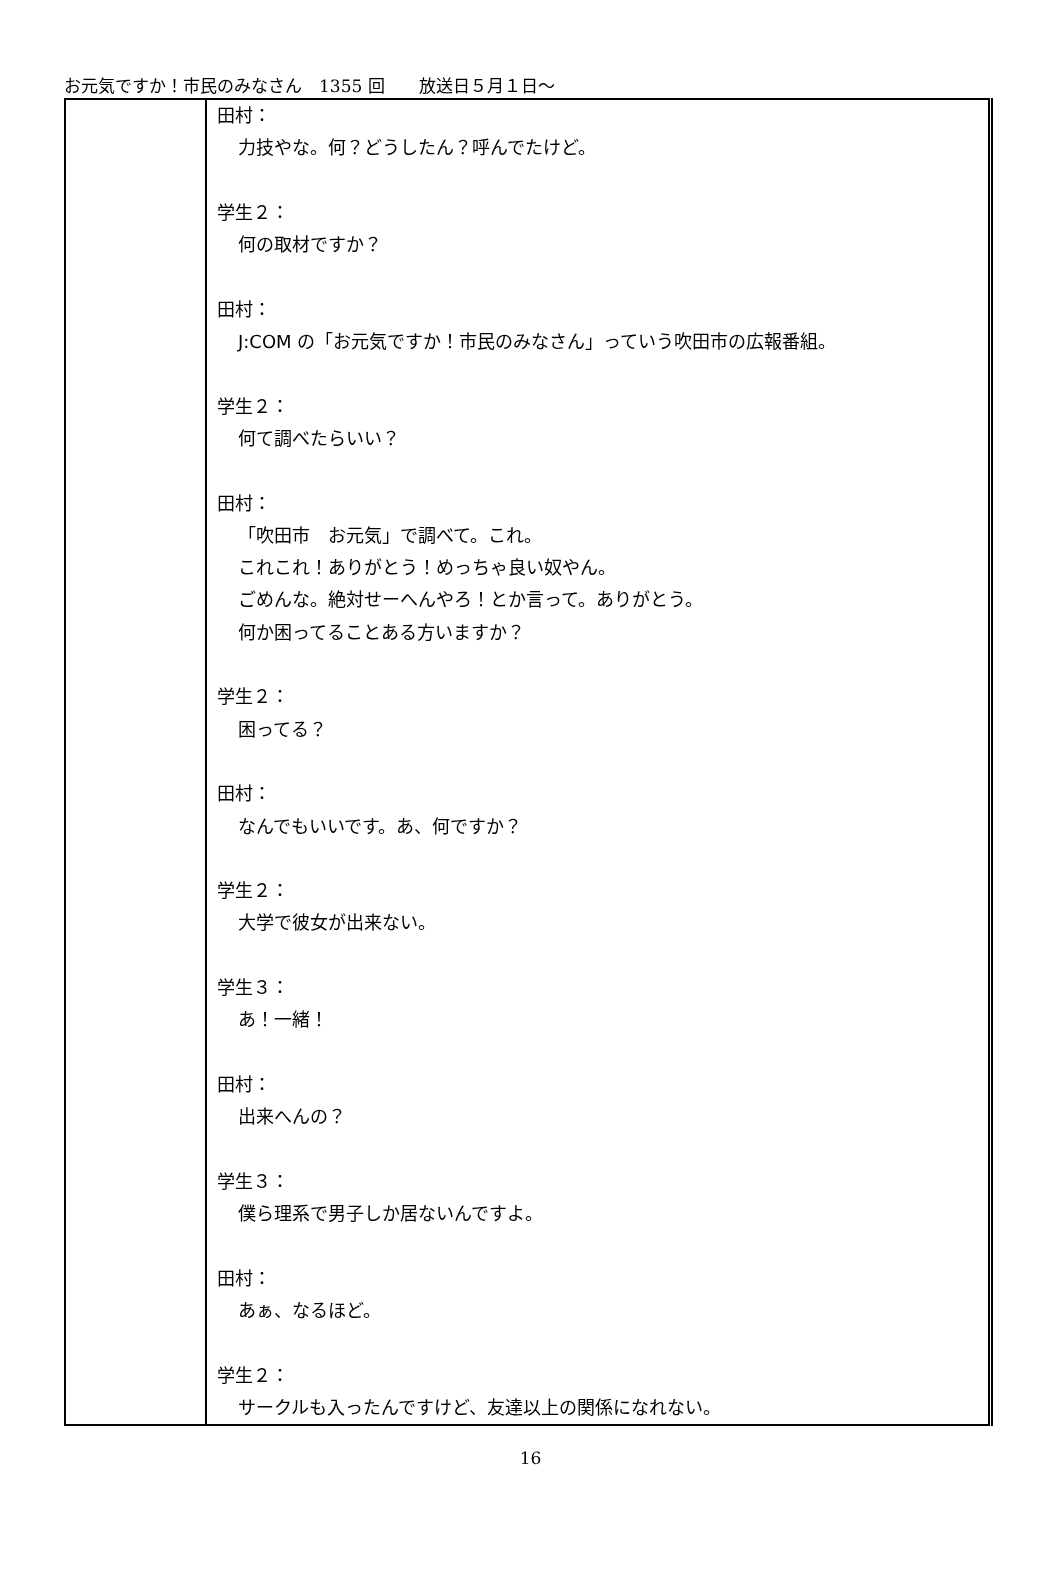お元気ですか！市民のみなさん　1355 回　　放送日５月１日～
| | 田村： 力技やな。何？どうしたん？呼んでたけど。 学生２： 何の取材ですか？ 田村： J:COM の「お元気ですか！市民のみなさん」っていう吹田市の広報番組。 学生２： 何て調べたらいい？ 田村： 「吹田市 お元気」で調べて。これ。 これこれ！ありがとう！めっちゃ良い奴やん。 ごめんな。絶対せーへんやろ！とか言って。ありがとう。 何か困ってることある方いますか？ 学生２： 困ってる？ 田村： なんでもいいです。あ、何ですか？ 学生２： 大学で彼女が出来ない。 学生３： あ！一緒！ 田村： 出来へんの？ 学生３： 僕ら理系で男子しか居ないんですよ。 田村： あぁ、なるほど。 学生２： サークルも入ったんですけど、友達以上の関係になれない。 |
16